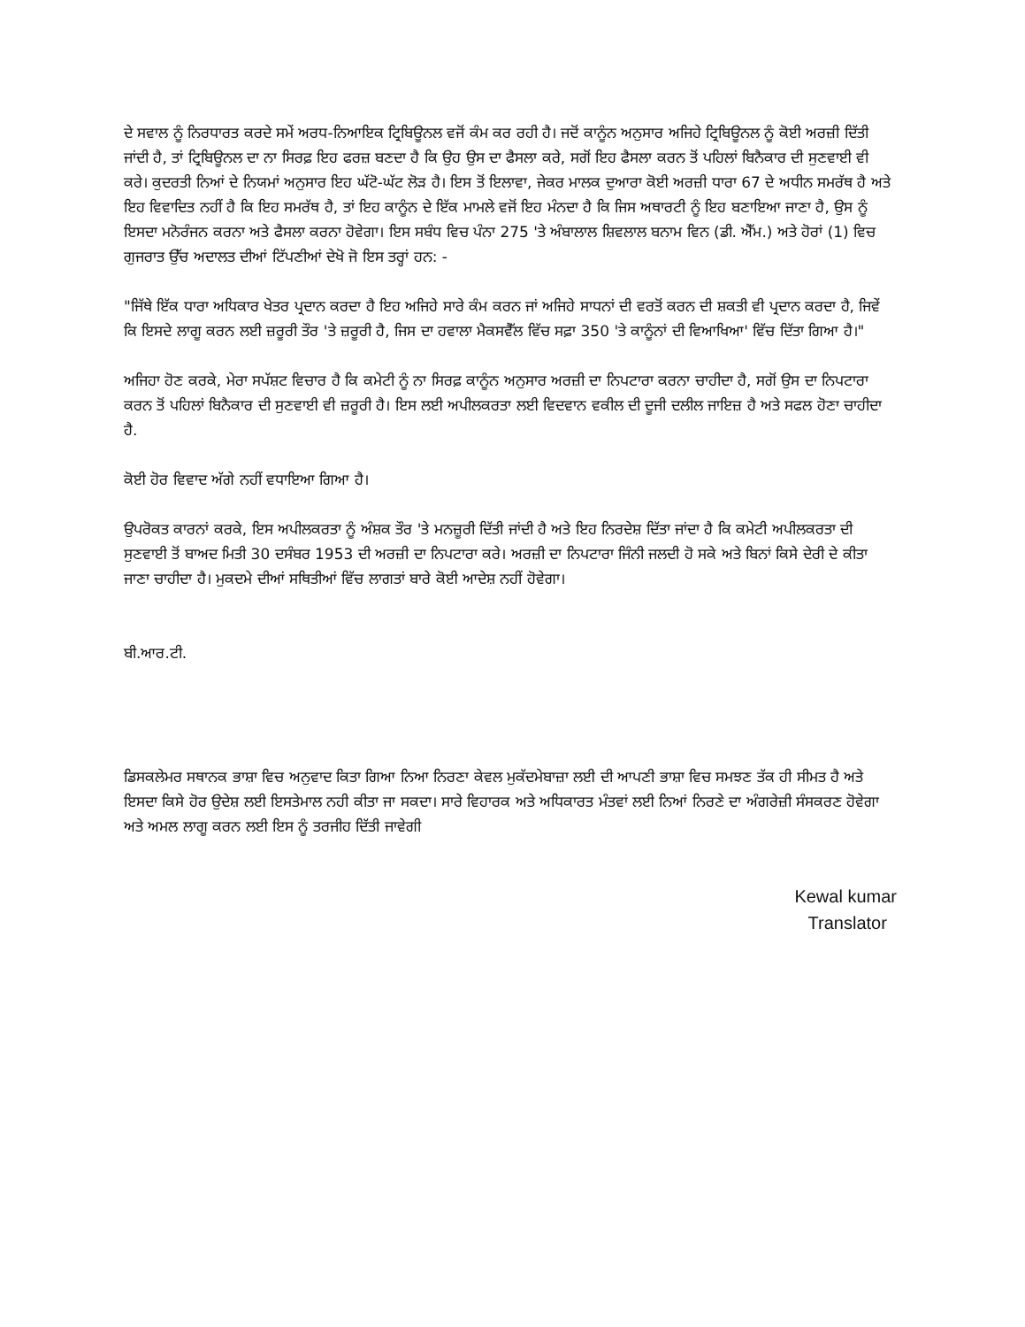ਦੇ ਸਵਾਲ ਨੂੰ ਨਿਰਧਾਰਤ ਕਰਦੇ ਸਮੇਂ ਅਰਧ-ਨਿਆਇਕ ਟ੍ਰਿਬਿਊਨਲ ਵਜੋਂ ਕੰਮ ਕਰ ਰਹੀ ਹੈ। ਜਦੋਂ ਕਾਨੂੰਨ ਅਨੁਸਾਰ ਅਜਿਹੇ ਟ੍ਰਿਬਿਊਨਲ ਨੂੰ ਕੋਈ ਅਰਜ਼ੀ ਦਿੱਤੀ ਜਾਂਦੀ ਹੈ, ਤਾਂ ਟ੍ਰਿਬਿਊਨਲ ਦਾ ਨਾ ਸਿਰਫ਼ ਇਹ ਫਰਜ਼ ਬਣਦਾ ਹੈ ਕਿ ਉਹ ਉਸ ਦਾ ਫੈਸਲਾ ਕਰੇ, ਸਗੋਂ ਇਹ ਫੈਸਲਾ ਕਰਨ ਤੋਂ ਪਹਿਲਾਂ ਬਿਨੈਕਾਰ ਦੀ ਸੁਣਵਾਈ ਵੀ ਕਰੇ। ਕੁਦਰਤੀ ਨਿਆਂ ਦੇ ਨਿਯਮਾਂ ਅਨੁਸਾਰ ਇਹ ਘੱਟੋ-ਘੱਟ ਲੋੜ ਹੈ। ਇਸ ਤੋਂ ਇਲਾਵਾ, ਜੇਕਰ ਮਾਲਕ ਦੁਆਰਾ ਕੋਈ ਅਰਜ਼ੀ ਧਾਰਾ 67 ਦੇ ਅਧੀਨ ਸਮਰੱਥ ਹੈ ਅਤੇ ਇਹ ਵਿਵਾਦਿਤ ਨਹੀਂ ਹੈ ਕਿ ਇਹ ਸਮਰੱਥ ਹੈ, ਤਾਂ ਇਹ ਕਾਨੂੰਨ ਦੇ ਇੱਕ ਮਾਮਲੇ ਵਜੋਂ ਇਹ ਮੰਨਦਾ ਹੈ ਕਿ ਜਿਸ ਅਥਾਰਟੀ ਨੂੰ ਇਹ ਬਣਾਇਆ ਜਾਣਾ ਹੈ, ਉਸ ਨੂੰ ਇਸਦਾ ਮਨੋਰੰਜਨ ਕਰਨਾ ਅਤੇ ਫੈਸਲਾ ਕਰਨਾ ਹੋਵੇਗਾ। ਇਸ ਸਬੰਧ ਵਿਚ ਪੰਨਾ 275 'ਤੇ ਅੰਬਾਲਾਲ ਸ਼ਿਵਲਾਲ ਬਨਾਮ ਵਿਨ (ਡੀ. ਐੱਮ.) ਅਤੇ ਹੋਰਾਂ (1) ਵਿਚ ਗੁਜਰਾਤ ਉੱਚ ਅਦਾਲਤ ਦੀਆਂ ਟਿੱਪਣੀਆਂ ਦੇਖੋ ਜੋ ਇਸ ਤਰ੍ਹਾਂ ਹਨ: -
"ਜਿੱਥੇ ਇੱਕ ਧਾਰਾ ਅਧਿਕਾਰ ਖੇਤਰ ਪ੍ਰਦਾਨ ਕਰਦਾ ਹੈ ਇਹ ਅਜਿਹੇ ਸਾਰੇ ਕੰਮ ਕਰਨ ਜਾਂ ਅਜਿਹੇ ਸਾਧਨਾਂ ਦੀ ਵਰਤੋਂ ਕਰਨ ਦੀ ਸ਼ਕਤੀ ਵੀ ਪ੍ਰਦਾਨ ਕਰਦਾ ਹੈ, ਜਿਵੇਂ ਕਿ ਇਸਦੇ ਲਾਗੂ ਕਰਨ ਲਈ ਜ਼ਰੂਰੀ ਤੌਰ 'ਤੇ ਜ਼ਰੂਰੀ ਹੈ, ਜਿਸ ਦਾ ਹਵਾਲਾ ਮੈਕਸਵੈੱਲ ਵਿੱਚ ਸਫ਼ਾ 350 'ਤੇ ਕਾਨੂੰਨਾਂ ਦੀ ਵਿਆਖਿਆ' ਵਿੱਚ ਦਿੱਤਾ ਗਿਆ ਹੈ।"
ਅਜਿਹਾ ਹੋਣ ਕਰਕੇ, ਮੇਰਾ ਸਪੱਸ਼ਟ ਵਿਚਾਰ ਹੈ ਕਿ ਕਮੇਟੀ ਨੂੰ ਨਾ ਸਿਰਫ਼ ਕਾਨੂੰਨ ਅਨੁਸਾਰ ਅਰਜ਼ੀ ਦਾ ਨਿਪਟਾਰਾ ਕਰਨਾ ਚਾਹੀਦਾ ਹੈ, ਸਗੋਂ ਉਸ ਦਾ ਨਿਪਟਾਰਾ ਕਰਨ ਤੋਂ ਪਹਿਲਾਂ ਬਿਨੈਕਾਰ ਦੀ ਸੁਣਵਾਈ ਵੀ ਜ਼ਰੂਰੀ ਹੈ। ਇਸ ਲਈ ਅਪੀਲਕਰਤਾ ਲਈ ਵਿਦਵਾਨ ਵਕੀਲ ਦੀ ਦੂਜੀ ਦਲੀਲ ਜਾਇਜ਼ ਹੈ ਅਤੇ ਸਫਲ ਹੋਣਾ ਚਾਹੀਦਾ ਹੈ.
ਕੋਈ ਹੋਰ ਵਿਵਾਦ ਅੱਗੇ ਨਹੀਂ ਵਧਾਇਆ ਗਿਆ ਹੈ।
ਉਪਰੋਕਤ ਕਾਰਨਾਂ ਕਰਕੇ, ਇਸ ਅਪੀਲਕਰਤਾ ਨੂੰ ਅੰਸ਼ਕ ਤੌਰ 'ਤੇ ਮਨਜ਼ੂਰੀ ਦਿੱਤੀ ਜਾਂਦੀ ਹੈ ਅਤੇ ਇਹ ਨਿਰਦੇਸ਼ ਦਿੱਤਾ ਜਾਂਦਾ ਹੈ ਕਿ ਕਮੇਟੀ ਅਪੀਲਕਰਤਾ ਦੀ ਸੁਣਵਾਈ ਤੋਂ ਬਾਅਦ ਮਿਤੀ 30 ਦਸੰਬਰ 1953 ਦੀ ਅਰਜ਼ੀ ਦਾ ਨਿਪਟਾਰਾ ਕਰੇ। ਅਰਜ਼ੀ ਦਾ ਨਿਪਟਾਰਾ ਜਿੰਨੀ ਜਲਦੀ ਹੋ ਸਕੇ ਅਤੇ ਬਿਨਾਂ ਕਿਸੇ ਦੇਰੀ ਦੇ ਕੀਤਾ ਜਾਣਾ ਚਾਹੀਦਾ ਹੈ। ਮੁਕਦਮੇ ਦੀਆਂ ਸਥਿਤੀਆਂ ਵਿੱਚ ਲਾਗਤਾਂ ਬਾਰੇ ਕੋਈ ਆਦੇਸ਼ ਨਹੀਂ ਹੋਵੇਗਾ।
ਬੀ.ਆਰ.ਟੀ.
ਡਿਸਕਲੇਮਰ ਸਥਾਨਕ ਭਾਸ਼ਾ ਵਿਚ ਅਨੁਵਾਦ ਕਿਤਾ ਗਿਆ ਨਿਆ ਨਿਰਣਾ ਕੇਵਲ ਮੁਕੱਦਮੇਬਾਜ਼ਾ ਲਈ ਦੀ ਆਪਣੀ ਭਾਸ਼ਾ ਵਿਚ ਸਮਝਣ ਤੱਕ ਹੀ ਸੀਮਤ ਹੈ ਅਤੇ ਇਸਦਾ ਕਿਸੇ ਹੋਰ ਉਦੇਸ਼ ਲਈ ਇਸਤੇਮਾਲ ਨਹੀ ਕੀਤਾ ਜਾ ਸਕਦਾ। ਸਾਰੇ ਵਿਹਾਰਕ ਅਤੇ ਅਧਿਕਾਰਤ ਮੰਤਵਾਂ ਲਈ ਨਿਆਂ ਨਿਰਣੇ ਦਾ ਅੰਗਰੇਜ਼ੀ ਸੰਸਕਰਣ ਹੋਵੇਗਾ ਅਤੇ ਅਮਲ ਲਾਗੂ ਕਰਨ ਲਈ ਇਸ ਨੂੰ ਤਰਜੀਹ ਦਿੱਤੀ ਜਾਵੇਗੀ
Kewal kumar
Translator